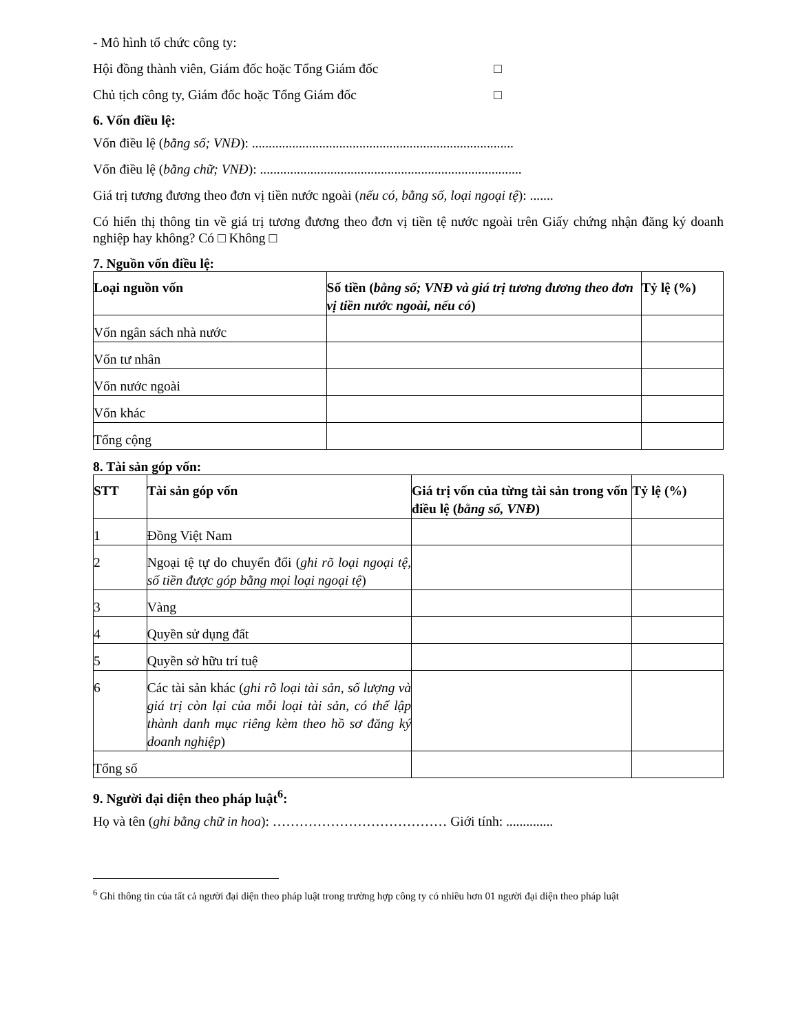- Mô hình tổ chức công ty:
Hội đồng thành viên, Giám đốc hoặc Tổng Giám đốc □
Chủ tịch công ty, Giám đốc hoặc Tổng Giám đốc □
6. Vốn điều lệ:
Vốn điều lệ (bằng số; VNĐ): ..............................................................................
Vốn điều lệ (bằng chữ; VNĐ): ..............................................................................
Giá trị tương đương theo đơn vị tiền nước ngoài (nếu có, bằng số, loại ngoại tệ): .......
Có hiển thị thông tin về giá trị tương đương theo đơn vị tiền tệ nước ngoài trên Giấy chứng nhận đăng ký doanh nghiệp hay không? Có □ Không □
7. Nguồn vốn điều lệ:
| Loại nguồn vốn | Số tiền ( bằng số; VNĐ và giá trị tương đương theo đơn vị tiền nước ngoài, nếu có ) | Tỷ lệ (%) |
| --- | --- | --- |
| Vốn ngân sách nhà nước | | |
| Vốn tư nhân | | |
| Vốn nước ngoài | | |
| Vốn khác | | |
| Tổng cộng | | |
8. Tài sản góp vốn:
| STT | Tài sản góp vốn | Giá trị vốn của từng tài sản trong vốn điều lệ ( bằng số, VNĐ ) | Tỷ lệ (%) |
| --- | --- | --- | --- |
| 1 | Đồng Việt Nam | | |
| 2 | Ngoại tệ tự do chuyển đổi ( ghi rõ loại ngoại tệ, số tiền được góp bằng mọi loại ngoại tệ ) | | |
| 3 | Vàng | | |
| 4 | Quyền sử dụng đất | | |
| 5 | Quyền sở hữu trí tuệ | | |
| 6 | Các tài sản khác ( ghi rõ loại tài sản, số lượng và giá trị còn lại của mỗi loại tài sản, có thể lập thành danh mục riêng kèm theo hồ sơ đăng ký doanh nghiệp ) | | |
| Tổng số | | | |
9. Người đại diện theo pháp luật<sup>6</sup>:
Họ và tên (ghi bằng chữ in hoa): ………………………………… Giới tính: ..............
<sup>6</sup> Ghi thông tin của tất cả người đại diện theo pháp luật trong trường hợp công ty có nhiều hơn 01 người đại diện theo pháp luật